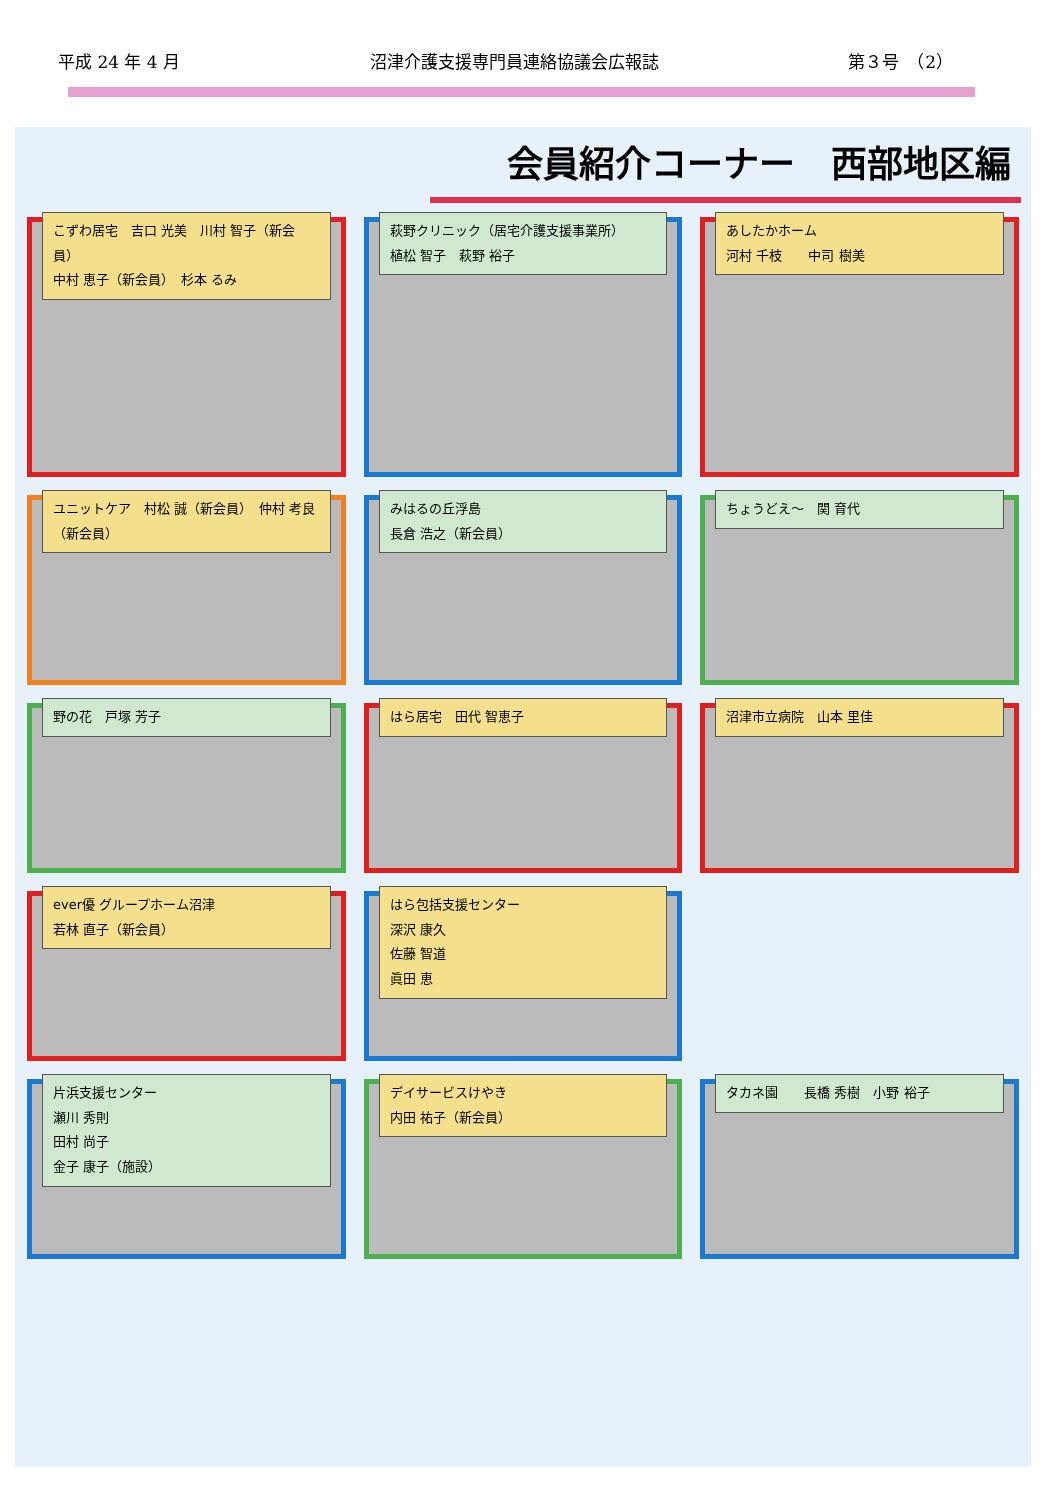平成 24 年 4 月 沼津介護支援専門員連絡協議会広報誌 第３号　（2）
会員紹介コーナー　西部地区編
こずわ居宅　吉口 光美　川村 智子（新会員）
中村 恵子（新会員）　杉本 るみ
萩野クリニック（居宅介護支援事業所）
植松 智子　萩野 裕子
あしたかホーム
河村 千枝　　中司 樹美
ユニットケア　村松 誠（新会員）　仲村 考良（新会員）
みはるの丘浮島
長倉 浩之（新会員）
ちょうどえ～　関 育代
野の花　戸塚 芳子
はら居宅　田代 智恵子
沼津市立病院　山本 里佳
ever優 グループホーム沼津
若林 直子（新会員）
はら包括支援センター
深沢 康久
佐藤 智道
眞田 恵
片浜支援センター
瀬川 秀則
田村 尚子
金子 康子（施設）
デイサービスけやき
内田 祐子（新会員）
タカネ園　　長橋 秀樹　小野 裕子